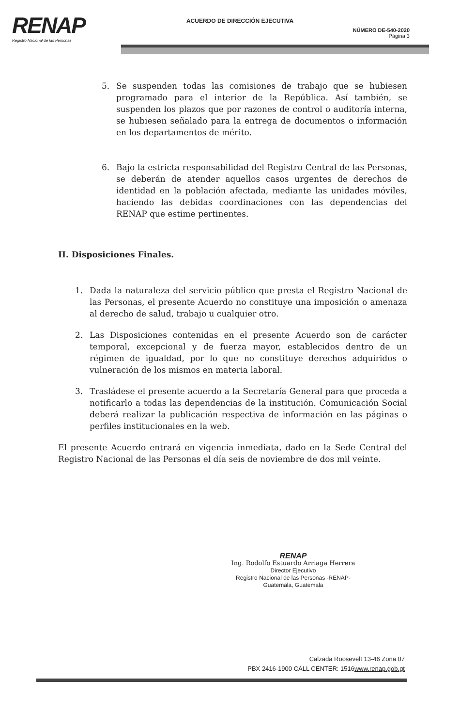RENAP
Registro Nacional de las Personas
ACUERDO DE DIRECCIÓN EJECUTIVA
NÚMERO DE-540-2020
Página 3
5. Se suspenden todas las comisiones de trabajo que se hubiesen programado para el interior de la República. Así también, se suspenden los plazos que por razones de control o auditoría interna, se hubiesen señalado para la entrega de documentos o información en los departamentos de mérito.
6. Bajo la estricta responsabilidad del Registro Central de las Personas, se deberán de atender aquellos casos urgentes de derechos de identidad en la población afectada, mediante las unidades móviles, haciendo las debidas coordinaciones con las dependencias del RENAP que estime pertinentes.
II. Disposiciones Finales.
1. Dada la naturaleza del servicio público que presta el Registro Nacional de las Personas, el presente Acuerdo no constituye una imposición o amenaza al derecho de salud, trabajo u cualquier otro.
2. Las Disposiciones contenidas en el presente Acuerdo son de carácter temporal, excepcional y de fuerza mayor, establecidos dentro de un régimen de igualdad, por lo que no constituye derechos adquiridos o vulneración de los mismos en materia laboral.
3. Trasládese el presente acuerdo a la Secretaría General para que proceda a notificarlo a todas las dependencias de la institución. Comunicación Social deberá realizar la publicación respectiva de información en las páginas o perfiles institucionales en la web.
El presente Acuerdo entrará en vigencia inmediata, dado en la Sede Central del Registro Nacional de las Personas el día seis de noviembre de dos mil veinte.
RENAP
Ing. Rodolfo Estuardo Arriaga Herrera
Director Ejecutivo
Registro Nacional de las Personas -RENAP-
Guatemala, Guatemala
Calzada Roosevelt 13-46 Zona 07
PBX 2416-1900 CALL CENTER: 1516www.renap.gob.gt